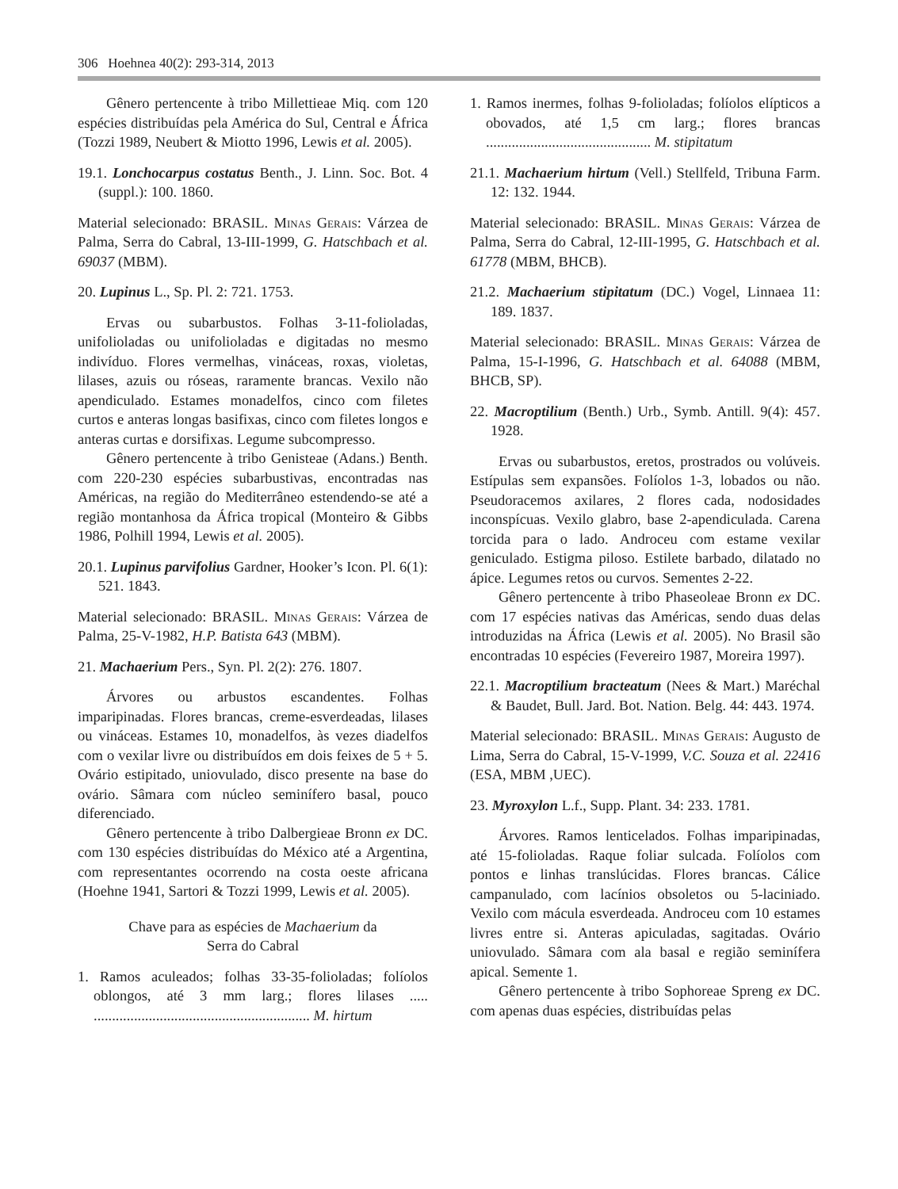306 Hoehnea 40(2): 293-314, 2013
Gênero pertencente à tribo Millettieae Miq. com 120 espécies distribuídas pela América do Sul, Central e África (Tozzi 1989, Neubert & Miotto 1996, Lewis et al. 2005).
19.1. Lonchocarpus costatus Benth., J. Linn. Soc. Bot. 4 (suppl.): 100. 1860.
Material selecionado: BRASIL. Minas Gerais: Várzea de Palma, Serra do Cabral, 13-III-1999, G. Hatschbach et al. 69037 (MBM).
20. Lupinus L., Sp. Pl. 2: 721. 1753.
Ervas ou subarbustos. Folhas 3-11-folioladas, unifolioladas ou unifolioladas e digitadas no mesmo indivíduo. Flores vermelhas, vináceas, roxas, violetas, lilases, azuis ou róseas, raramente brancas. Vexilo não apendiculado. Estames monadelfos, cinco com filetes curtos e anteras longas basifixas, cinco com filetes longos e anteras curtas e dorsifixas. Legume subcompresso.
Gênero pertencente à tribo Genisteae (Adans.) Benth. com 220-230 espécies subarbustivas, encontradas nas Américas, na região do Mediterrâneo estendendo-se até a região montanhosa da África tropical (Monteiro & Gibbs 1986, Polhill 1994, Lewis et al. 2005).
20.1. Lupinus parvifolius Gardner, Hooker’s Icon. Pl. 6(1): 521. 1843.
Material selecionado: BRASIL. Minas Gerais: Várzea de Palma, 25-V-1982, H.P. Batista 643 (MBM).
21. Machaerium Pers., Syn. Pl. 2(2): 276. 1807.
Árvores ou arbustos escandentes. Folhas imparipinadas. Flores brancas, creme-esverdeadas, lilases ou vináceas. Estames 10, monadelfos, às vezes diadelfos com o vexilar livre ou distribuídos em dois feixes de 5 + 5. Ovário estipitado, uniovulado, disco presente na base do ovário. Sâmara com núcleo seminífero basal, pouco diferenciado.
Gênero pertencente à tribo Dalbergieae Bronn ex DC. com 130 espécies distribuídas do México até a Argentina, com representantes ocorrendo na costa oeste africana (Hoehne 1941, Sartori & Tozzi 1999, Lewis et al. 2005).
Chave para as espécies de Machaerium da
Serra do Cabral
1. Ramos aculeados; folhas 33-35-folioladas; folíolos oblongos, até 3 mm larg.; flores lilases ..... ........................................................... M. hirtum
1. Ramos inermes, folhas 9-folioladas; folíolos elípticos a obovados, até 1,5 cm larg.; flores brancas ............................................. M. stipitatum
21.1. Machaerium hirtum (Vell.) Stellfeld, Tribuna Farm. 12: 132. 1944.
Material selecionado: BRASIL. Minas Gerais: Várzea de Palma, Serra do Cabral, 12-III-1995, G. Hatschbach et al. 61778 (MBM, BHCB).
21.2. Machaerium stipitatum (DC.) Vogel, Linnaea 11: 189. 1837.
Material selecionado: BRASIL. Minas Gerais: Várzea de Palma, 15-I-1996, G. Hatschbach et al. 64088 (MBM, BHCB, SP).
22. Macroptilium (Benth.) Urb., Symb. Antill. 9(4): 457. 1928.
Ervas ou subarbustos, eretos, prostrados ou volúveis. Estípulas sem expansões. Folíolos 1-3, lobados ou não. Pseudoracemos axilares, 2 flores cada, nodosidades inconspícuas. Vexilo glabro, base 2-apendiculada. Carena torcida para o lado. Androceu com estame vexilar geniculado. Estigma piloso. Estilete barbado, dilatado no ápice. Legumes retos ou curvos. Sementes 2-22.
Gênero pertencente à tribo Phaseoleae Bronn ex DC. com 17 espécies nativas das Américas, sendo duas delas introduzidas na África (Lewis et al. 2005). No Brasil são encontradas 10 espécies (Fevereiro 1987, Moreira 1997).
22.1. Macroptilium bracteatum (Nees & Mart.) Maréchal & Baudet, Bull. Jard. Bot. Nation. Belg. 44: 443. 1974.
Material selecionado: BRASIL. Minas Gerais: Augusto de Lima, Serra do Cabral, 15-V-1999, V.C. Souza et al. 22416 (ESA, MBM ,UEC).
23. Myroxylon L.f., Supp. Plant. 34: 233. 1781.
Árvores. Ramos lenticelados. Folhas imparipinadas, até 15-folioladas. Raque foliar sulcada. Folíolos com pontos e linhas translúcidas. Flores brancas. Cálice campanulado, com lacínios obsoletos ou 5-laciniado. Vexilo com mácula esverdeada. Androceu com 10 estames livres entre si. Anteras apiculadas, sagitadas. Ovário uniovulado. Sâmara com ala basal e região seminífera apical. Semente 1.
Gênero pertencente à tribo Sophoreae Spreng ex DC. com apenas duas espécies, distribuídas pelas